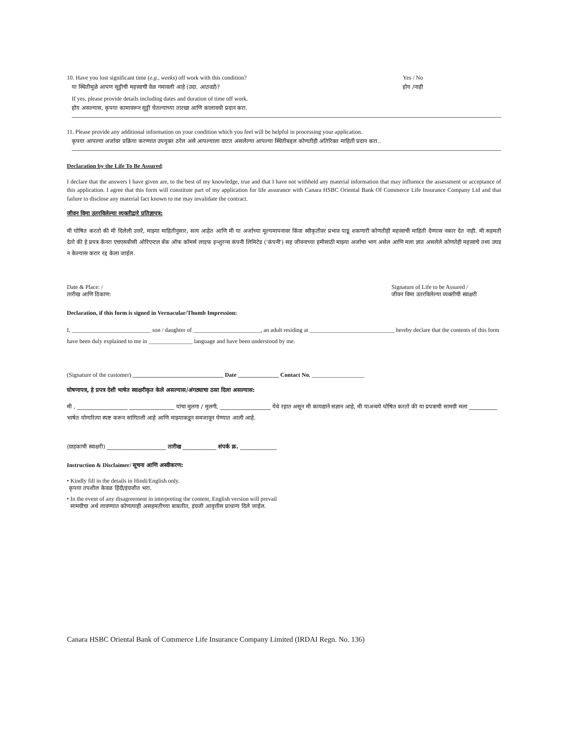10. Have you lost significant time (e.g., weeks) off work with this condition?
Yes / No
या स्थितीमुळे आपण सुट्टीची महत्त्वाची वेळ गमावली आहे (उदा. आठवडे)?
होय /नाही
If yes, please provide details including dates and duration of time off work.
होय असल्यास, कृपया कामावरून सुट्टी घेतल्याच्या तारखा आणि कालावधी प्रदान करा.
11. Please provide any additional information on your condition which you feel will be helpful in processing your application.
कृपया आपल्या अर्जावर प्रक्रिया करण्यात उपयुक्त ठरेल असे आपल्याला वाटत असलेल्या आपल्या स्थितीबद्दल कोणतीही अतिरिक्त माहिती प्रदान करा..
Declaration by the Life To Be Assured:
I declare that the answers I have given are, to the best of my knowledge, true and that I have not withheld any material information that may influence the assessment or acceptance of this application. I agree that this form will constitute part of my application for life assurance with Canara HSBC Oriental Bank Of Commerce Life Insurance Company Ltd and that failure to disclose any material fact known to me may invalidate the contract.
जीवन विमा उतरविलेल्या व्यक्तीद्वारे प्रतिज्ञापत्र:
मी घोषित करतो की मी दिलेली उत्तरे, माझ्या माहितीनुसार, सत्य आहेत आणि मी या अर्जाच्या मूल्यमापनावर किंवा स्वीकृतीवर प्रभाव पाडू शकणारी कोणतीही महत्त्वाची माहिती देण्यास नकार देत नाही. मी सहमती देतो की हे प्रपत्र कॅनरा एचएसबीसी ओरिएन्टल बँक ऑफ कॉमर्स लाइफ इन्शुरन्स कंपनी लिमिटेड ('कंपनी') सह जीवनाच्या हमीसाठी माझ्या अर्जाचा भाग असेल आणि मला ज्ञात असलेले कोणतेही महत्त्वाचे तथ्य उघड न केल्यास करार रद्द केला जाईल.
Date & Place: /
तारीख आणि ठिकाण:
Signature of Life to be Assured /
जीवन विमा उतरविलेल्या व्यक्तीची स्वाक्षरी
Declaration, if this form is signed in Vernacular/Thumb Impression:
I, ___________________________ son / daughter of _______________________, an adult residing at _____________________________ hereby declare that the contents of this form have been duly explained to me in _______________ language and have been understood by me.
(Signature of the customer) _______________________________ Date ______________ Contact No. __________________
घोषणापत्र, हे प्रपत्र देशी भाषेत स्वाक्षरीकृत केले असल्यास/अंगठ्याचा ठसा दिला असल्यास:
मी , __________________ ________________ यांचा मुलगा / मुलगी, __________________ येथे रहात असून मी कायद्याने सज्ञान आहे, मी याअन्वये घोषित करतो की या प्रपत्राची सामग्री मला __________ भाषेत योग्यरित्या स्पष्ट करून सांगितली आहे आणि माझ्याकडून समजावून घेण्यात आली आहे.
(ग्राहकाची स्वाक्षरी) _____________________ तारीख ____________ संपर्क क्र. _____________
Instruction & Disclaimer/ सूचना आणि अस्वीकरण:
• Kindly fill in the details in Hindi/English only.
कृपया तपशील केवळ हिंदी/इंग्रजीत भरा.
• In the event of any disagreement in interpreting the content, English version will prevail
सामग्रीचा अर्थ लावण्यात कोणत्याही असहमतीच्या बाबतीत, इंग्रजी आवृत्तीस प्राधान्य दिले जाईल.
Canara HSBC Oriental Bank of Commerce Life Insurance Company Limited (IRDAI Regn. No. 136)